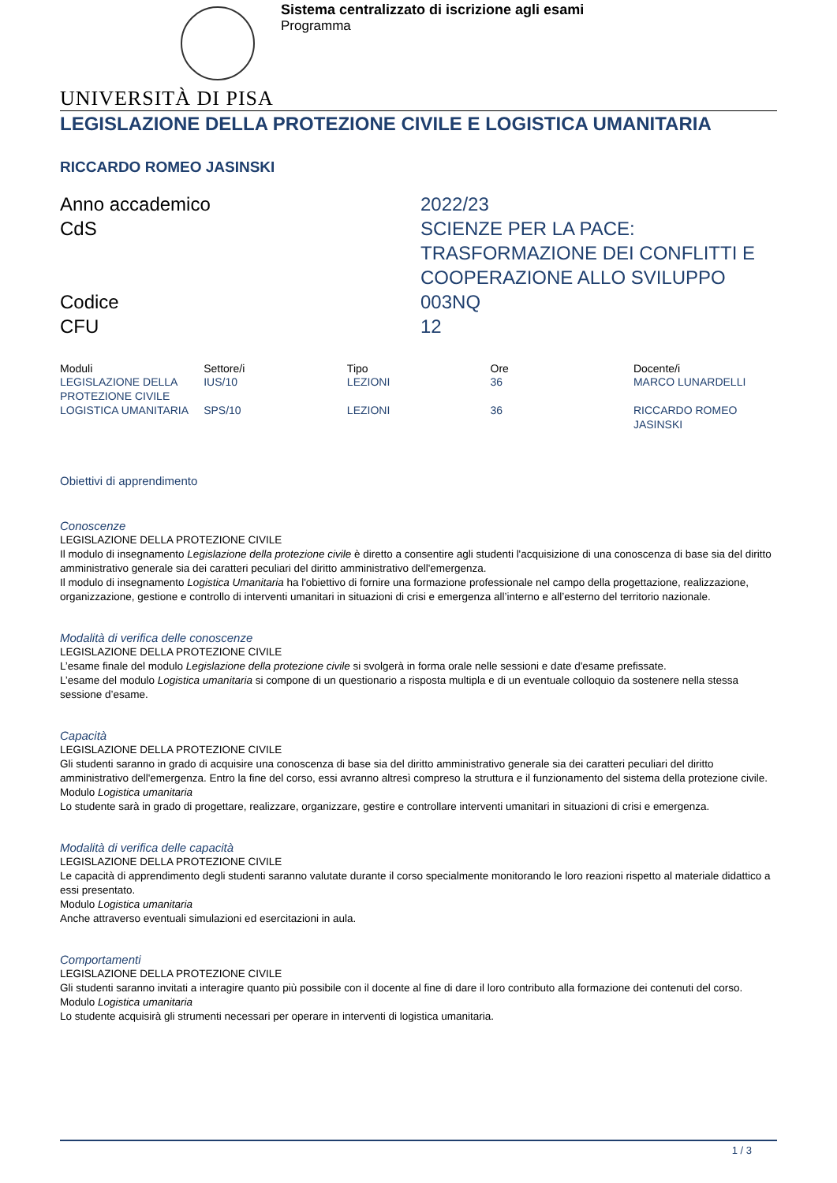Sistema centralizzato di iscrizione agli esami
Programma
UNIVERSITÀ DI PISA
LEGISLAZIONE DELLA PROTEZIONE CIVILE E LOGISTICA UMANITARIA
RICCARDO ROMEO JASINSKI
Anno accademico
2022/23
CdS
SCIENZE PER LA PACE: TRASFORMAZIONE DEI CONFLITTI E COOPERAZIONE ALLO SVILUPPO
Codice
003NQ
CFU
12
| Moduli | Settore/i | Tipo | Ore | Docente/i |
| --- | --- | --- | --- | --- |
| LEGISLAZIONE DELLA PROTEZIONE CIVILE | IUS/10 | LEZIONI | 36 | MARCO LUNARDELLI |
| LOGISTICA UMANITARIA | SPS/10 | LEZIONI | 36 | RICCARDO ROMEO JASINSKI |
Obiettivi di apprendimento
Conoscenze
LEGISLAZIONE DELLA PROTEZIONE CIVILE
Il modulo di insegnamento Legislazione della protezione civile è diretto a consentire agli studenti l'acquisizione di una conoscenza di base sia del diritto amministrativo generale sia dei caratteri peculiari del diritto amministrativo dell'emergenza.
Il modulo di insegnamento Logistica Umanitaria ha l'obiettivo di fornire una formazione professionale nel campo della progettazione, realizzazione, organizzazione, gestione e controllo di interventi umanitari in situazioni di crisi e emergenza all’interno e all’esterno del territorio nazionale.
Modalità di verifica delle conoscenze
LEGISLAZIONE DELLA PROTEZIONE CIVILE
L’esame finale del modulo Legislazione della protezione civile si svolgerà in forma orale nelle sessioni e date d'esame prefissate.
L’esame del modulo Logistica umanitaria si compone di un questionario a risposta multipla e di un eventuale colloquio da sostenere nella stessa sessione d’esame.
Capacità
LEGISLAZIONE DELLA PROTEZIONE CIVILE
Gli studenti saranno in grado di acquisire una conoscenza di base sia del diritto amministrativo generale sia dei caratteri peculiari del diritto amministrativo dell'emergenza. Entro la fine del corso, essi avranno altresì compreso la struttura e il funzionamento del sistema della protezione civile.
Modulo Logistica umanitaria
Lo studente sarà in grado di progettare, realizzare, organizzare, gestire e controllare interventi umanitari in situazioni di crisi e emergenza.
Modalità di verifica delle capacità
LEGISLAZIONE DELLA PROTEZIONE CIVILE
Le capacità di apprendimento degli studenti saranno valutate durante il corso specialmente monitorando le loro reazioni rispetto al materiale didattico a essi presentato.
Modulo Logistica umanitaria
Anche attraverso eventuali simulazioni ed esercitazioni in aula.
Comportamenti
LEGISLAZIONE DELLA PROTEZIONE CIVILE
Gli studenti saranno invitati a interagire quanto più possibile con il docente al fine di dare il loro contributo alla formazione dei contenuti del corso.
Modulo Logistica umanitaria
Lo studente acquisirà gli strumenti necessari per operare in interventi di logistica umanitaria.
1 / 3